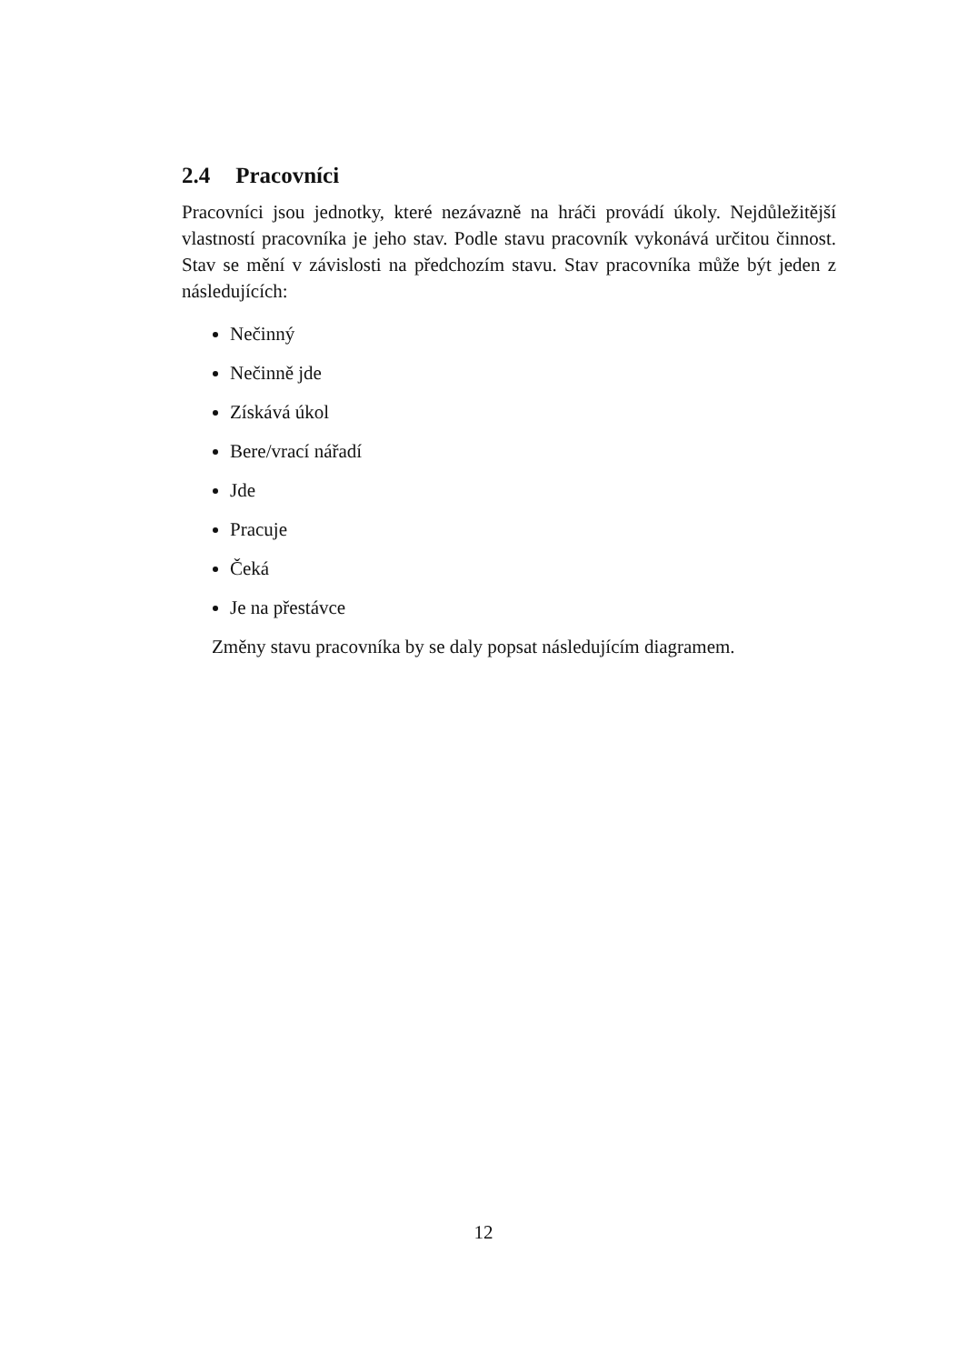2.4 Pracovníci
Pracovníci jsou jednotky, které nezávazně na hráči provádí úkoly. Nejdůležitější vlastností pracovníka je jeho stav. Podle stavu pracovník vykonává určitou činnost. Stav se mění v závislosti na předchozím stavu. Stav pracovníka může být jeden z následujících:
Nečinný
Nečinně jde
Získává úkol
Bere/vrací nářadí
Jde
Pracuje
Čeká
Je na přestávce
Změny stavu pracovníka by se daly popsat následujícím diagramem.
12